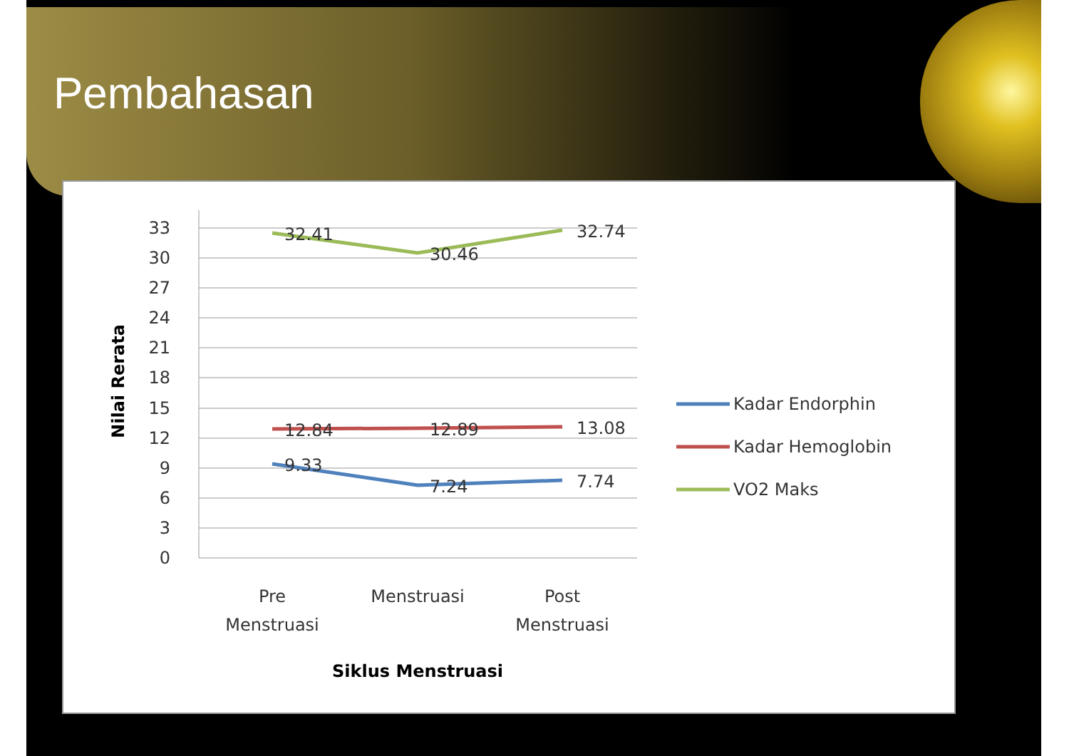Pembahasan
33
30
27
24
21
18
15
12
9
6
3
0
32.41
30.46
32.74
12.84
12.89
13.08
9.33
7.24
7.74
Pre
Menstruasi
Menstruasi
Post
Menstruasi
Siklus Menstruasi
Nilai Rerata
Kadar Endorphin
Kadar Hemoglobin
VO2 Maks